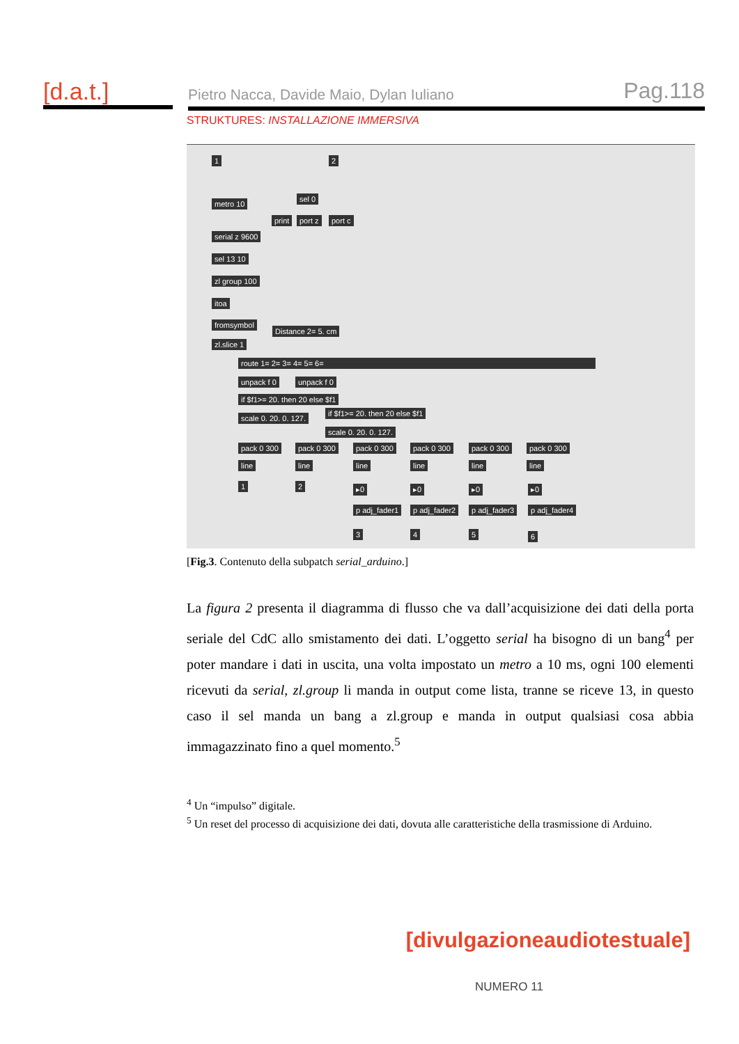[d.a.t.] Pietro Nacca, Davide Maio, Dylan Iuliano Pag.118
STRUKTURES: INSTALLAZIONE IMMERSIVA
1 2
sel 0
metro 10
print port z port c
serial z 9600
sel 13 10
zl group 100
itoa
fromsymbol
Distance 2= 5. cm
zl.slice 1
route 1= 2= 3= 4= 5= 6=
unpack f 0 unpack f 0
if $f1>= 20. then 20 else $f1
if $f1>= 20. then 20 else $f1
scale 0. 20. 0. 127.
scale 0. 20. 0. 127.
pack 0 300 pack 0 300 pack 0 300 pack 0 300 pack 0 300 pack 0 300
line line line line line line
1 2 ▸0 ▸0 ▸0 ▸0
p adj_fader1 p adj_fader2 p adj_fader3 p adj_fader4
3 4 5 6
[Fig.3. Contenuto della subpatch serial_arduino.]
La figura 2 presenta il diagramma di flusso che va dall’acquisizione dei dati della porta seriale del CdC allo smistamento dei dati. L’oggetto serial ha bisogno di un bang<sup>4</sup> per poter mandare i dati in uscita, una volta impostato un metro a 10 ms, ogni 100 elementi ricevuti da serial, zl.group li manda in output come lista, tranne se riceve 13, in questo caso il sel manda un bang a zl.group e manda in output qualsiasi cosa abbia immagazzinato fino a quel momento.<sup>5</sup>
<sup>4</sup> Un “impulso” digitale.
<sup>5</sup> Un reset del processo di acquisizione dei dati, dovuta alle caratteristiche della trasmissione di Arduino.
[divulgazioneaudiotestuale]
NUMERO 11